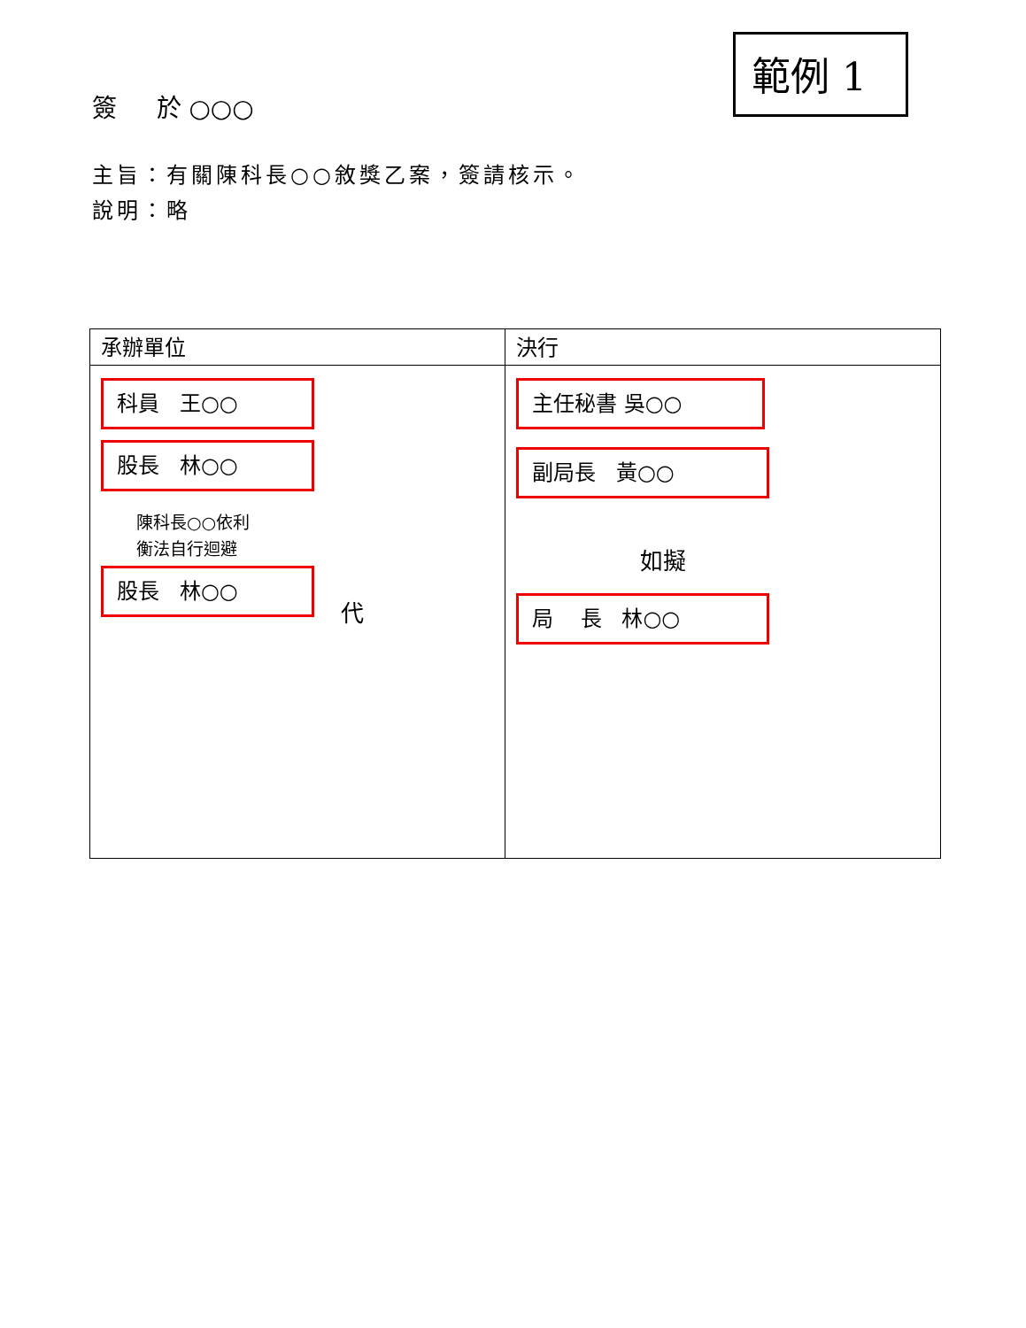範例 1
簽 於 ○○○
主旨：有關陳科長○○敘獎乙案，簽請核示。
說明：略
| 承辦單位 | 決行 |
| --- | --- |
| 科員 王○○ 股長 林○○ 陳科長○○依利 衡法自行迴避 股長 林○○ 代 | 主任秘書 吳○○ 副局長 黃○○ 如擬 局 長 林○○ |